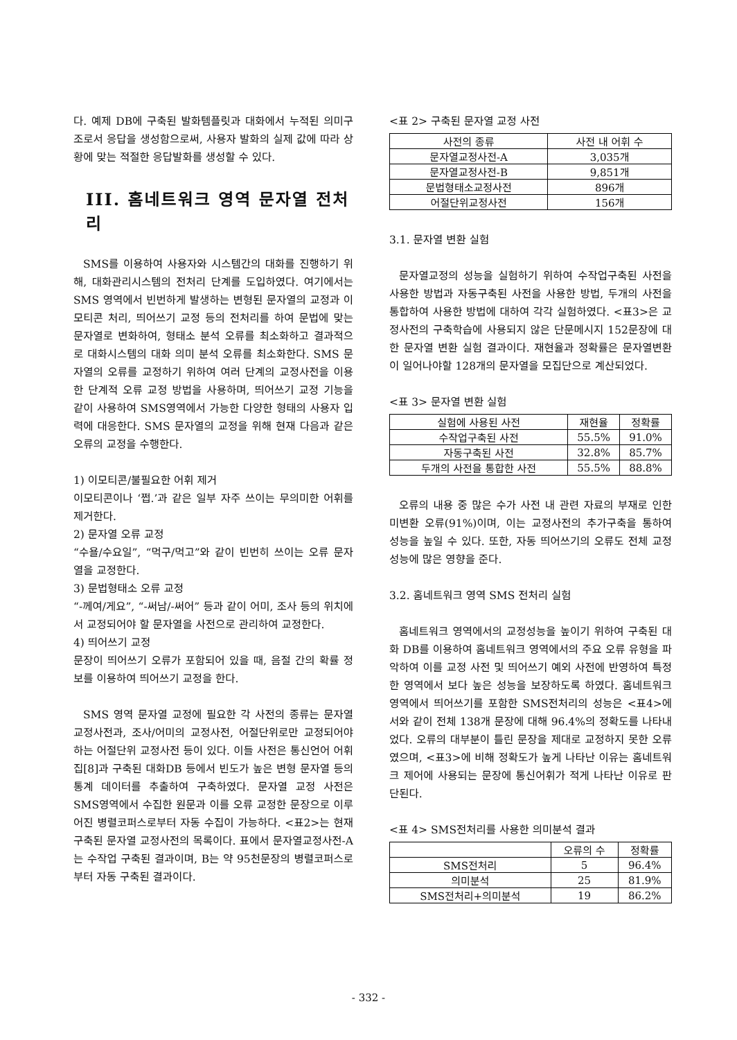다. 예제 DB에 구축된 발화템플릿과 대화에서 누적된 의미구조로서 응답을 생성함으로써, 사용자 발화의 실제 값에 따라 상황에 맞는 적절한 응답발화를 생성할 수 있다.
III. 홈네트워크 영역 문자열 전처리
SMS를 이용하여 사용자와 시스템간의 대화를 진행하기 위해, 대화관리시스템의 전처리 단계를 도입하였다. 여기에서는 SMS 영역에서 빈번하게 발생하는 변형된 문자열의 교정과 이모티콘 처리, 띄어쓰기 교정 등의 전처리를 하여 문법에 맞는 문자열로 변화하여, 형태소 분석 오류를 최소화하고 결과적으로 대화시스템의 대화 의미 분석 오류를 최소화한다. SMS 문자열의 오류를 교정하기 위하여 여러 단계의 교정사전을 이용한 단계적 오류 교정 방법을 사용하며, 띄어쓰기 교정 기능을 같이 사용하여 SMS영역에서 가능한 다양한 형태의 사용자 입력에 대응한다. SMS 문자열의 교정을 위해 현재 다음과 같은 오류의 교정을 수행한다.
1) 이모티콘/불필요한 어휘 제거
이모티콘이나 ‘쩝.’과 같은 일부 자주 쓰이는 무의미한 어휘를 제거한다.
2) 문자열 오류 교정
“수욜/수요일”, “먹구/먹고”와 같이 빈번히 쓰이는 오류 문자열을 교정한다.
3) 문법형태소 오류 교정
“-께여/게요”, “-써남/-써어” 등과 같이 어미, 조사 등의 위치에서 교정되어야 할 문자열을 사전으로 관리하여 교정한다.
4) 띄어쓰기 교정
문장이 띄어쓰기 오류가 포함되어 있을 때, 음절 간의 확률 정보를 이용하여 띄어쓰기 교정을 한다.
SMS 영역 문자열 교정에 필요한 각 사전의 종류는 문자열 교정사전과, 조사/어미의 교정사전, 어절단위로만 교정되어야하는 어절단위 교정사전 등이 있다. 이들 사전은 통신언어 어휘집[8]과 구축된 대화DB 등에서 빈도가 높은 변형 문자열 등의 통계 데이터를 추출하여 구축하였다. 문자열 교정 사전은 SMS영역에서 수집한 원문과 이를 오류 교정한 문장으로 이루어진 병렬코퍼스로부터 자동 수집이 가능하다. <표2>는 현재 구축된 문자열 교정사전의 목록이다. 표에서 문자열교정사전-A는 수작업 구축된 결과이며, B는 약 95천문장의 병렬코퍼스로부터 자동 구축된 결과이다.
<표 2> 구축된 문자열 교정 사전
| 사전의 종류 | 사전 내 어휘 수 |
| --- | --- |
| 문자열교정사전-A | 3,035개 |
| 문자열교정사전-B | 9,851개 |
| 문법형태소교정사전 | 896개 |
| 어절단위교정사전 | 156개 |
3.1. 문자열 변환 실험
문자열교정의 성능을 실험하기 위하여 수작업구축된 사전을 사용한 방법과 자동구축된 사전을 사용한 방법, 두개의 사전을 통합하여 사용한 방법에 대하여 각각 실험하였다. <표3>은 교정사전의 구축학습에 사용되지 않은 단문메시지 152문장에 대한 문자열 변환 실험 결과이다. 재현율과 정확률은 문자열변환이 일어나야할 128개의 문자열을 모집단으로 계산되었다.
<표 3> 문자열 변환 실험
| 실험에 사용된 사전 | 재현율 | 정확률 |
| --- | --- | --- |
| 수작업구축된 사전 | 55.5% | 91.0% |
| 자동구축된 사전 | 32.8% | 85.7% |
| 두개의 사전을 통합한 사전 | 55.5% | 88.8% |
오류의 내용 중 많은 수가 사전 내 관련 자료의 부재로 인한 미변환 오류(91%)이며, 이는 교정사전의 추가구축을 통하여 성능을 높일 수 있다. 또한, 자동 띄어쓰기의 오류도 전체 교정 성능에 많은 영향을 준다.
3.2. 홈네트워크 영역 SMS 전처리 실험
홈네트워크 영역에서의 교정성능을 높이기 위하여 구축된 대화 DB를 이용하여 홈네트워크 영역에서의 주요 오류 유형을 파악하여 이를 교정 사전 및 띄어쓰기 예외 사전에 반영하여 특정한 영역에서 보다 높은 성능을 보장하도록 하였다. 홈네트워크 영역에서 띄어쓰기를 포함한 SMS전처리의 성능은 <표4>에서와 같이 전체 138개 문장에 대해 96.4%의 정확도를 나타내었다. 오류의 대부분이 틀린 문장을 제대로 교정하지 못한 오류였으며, <표3>에 비해 정확도가 높게 나타난 이유는 홈네트워크 제어에 사용되는 문장에 통신어휘가 적게 나타난 이유로 판단된다.
<표 4> SMS전처리를 사용한 의미분석 결과
| | 오류의 수 | 정확률 |
| --- | --- | --- |
| SMS전처리 | 5 | 96.4% |
| 의미분석 | 25 | 81.9% |
| SMS전처리+의미분석 | 19 | 86.2% |
- 332 -